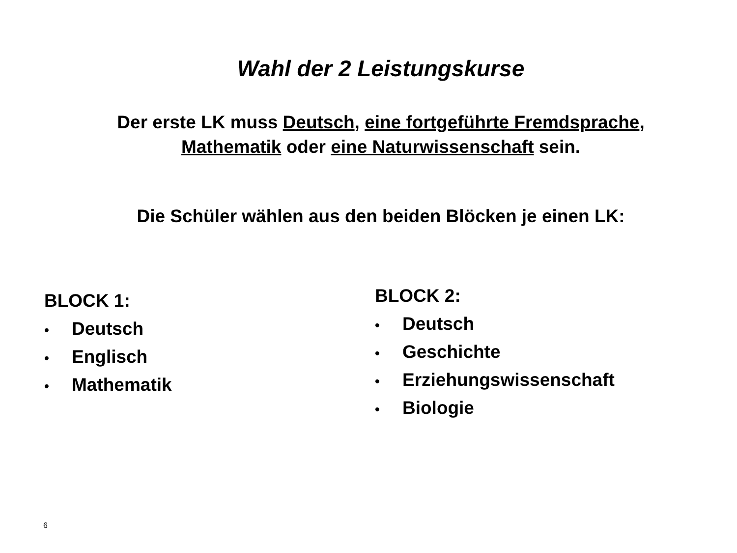Wahl der 2 Leistungskurse
Der erste LK muss Deutsch, eine fortgeführte Fremdsprache,
Mathematik oder eine Naturwissenschaft sein.
Die Schüler wählen aus den beiden Blöcken je einen LK:
BLOCK 1:
• Deutsch
• Englisch
• Mathematik
BLOCK 2:
• Deutsch
• Geschichte
• Erziehungswissenschaft
• Biologie
6